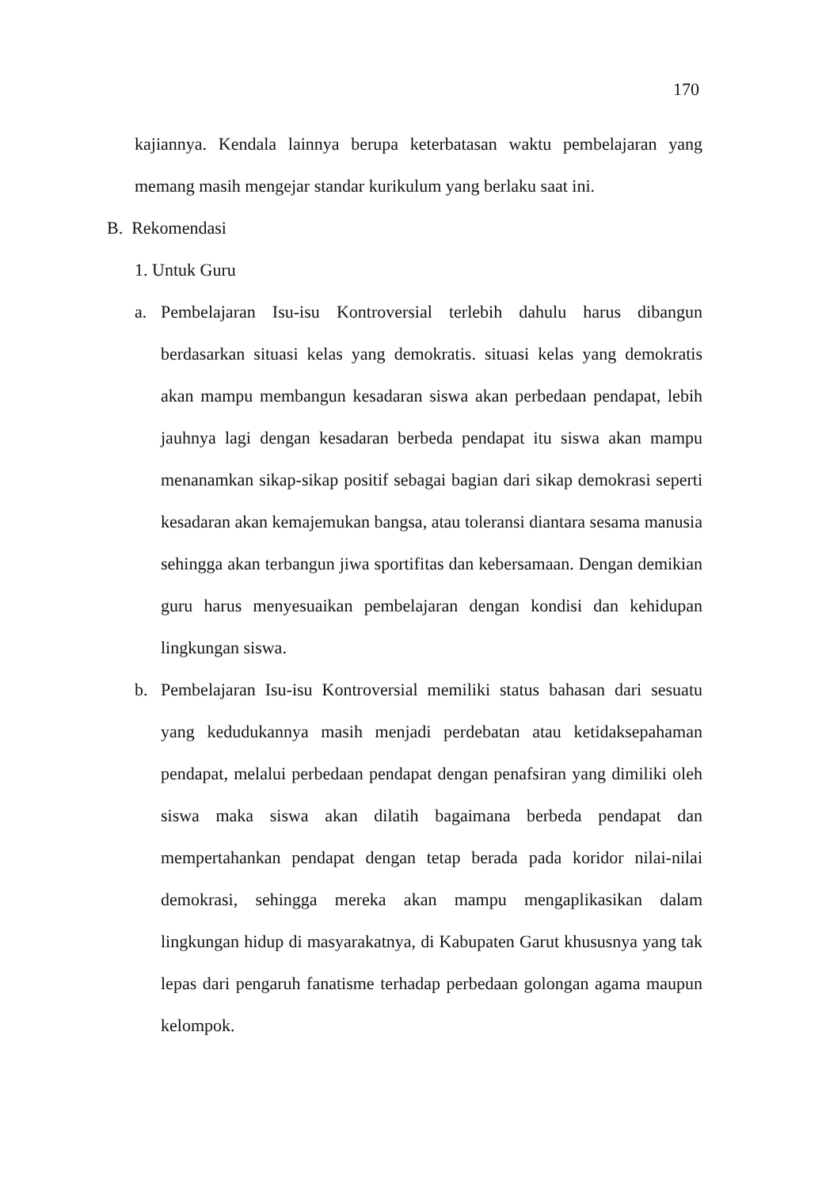170
kajiannya. Kendala lainnya berupa keterbatasan waktu pembelajaran yang memang masih mengejar standar kurikulum yang berlaku saat ini.
B. Rekomendasi
1. Untuk Guru
a. Pembelajaran Isu-isu Kontroversial terlebih dahulu harus dibangun berdasarkan situasi kelas yang demokratis. situasi kelas yang demokratis akan mampu membangun kesadaran siswa akan perbedaan pendapat, lebih jauhnya lagi dengan kesadaran berbeda pendapat itu siswa akan mampu menanamkan sikap-sikap positif sebagai bagian dari sikap demokrasi seperti kesadaran akan kemajemukan bangsa, atau toleransi diantara sesama manusia sehingga akan terbangun jiwa sportifitas dan kebersamaan. Dengan demikian guru harus menyesuaikan pembelajaran dengan kondisi dan kehidupan lingkungan siswa.
b. Pembelajaran Isu-isu Kontroversial memiliki status bahasan dari sesuatu yang kedudukannya masih menjadi perdebatan atau ketidaksepahaman pendapat, melalui perbedaan pendapat dengan penafsiran yang dimiliki oleh siswa maka siswa akan dilatih bagaimana berbeda pendapat dan mempertahankan pendapat dengan tetap berada pada koridor nilai-nilai demokrasi, sehingga mereka akan mampu mengaplikasikan dalam lingkungan hidup di masyarakatnya, di Kabupaten Garut khususnya yang tak lepas dari pengaruh fanatisme terhadap perbedaan golongan agama maupun kelompok.